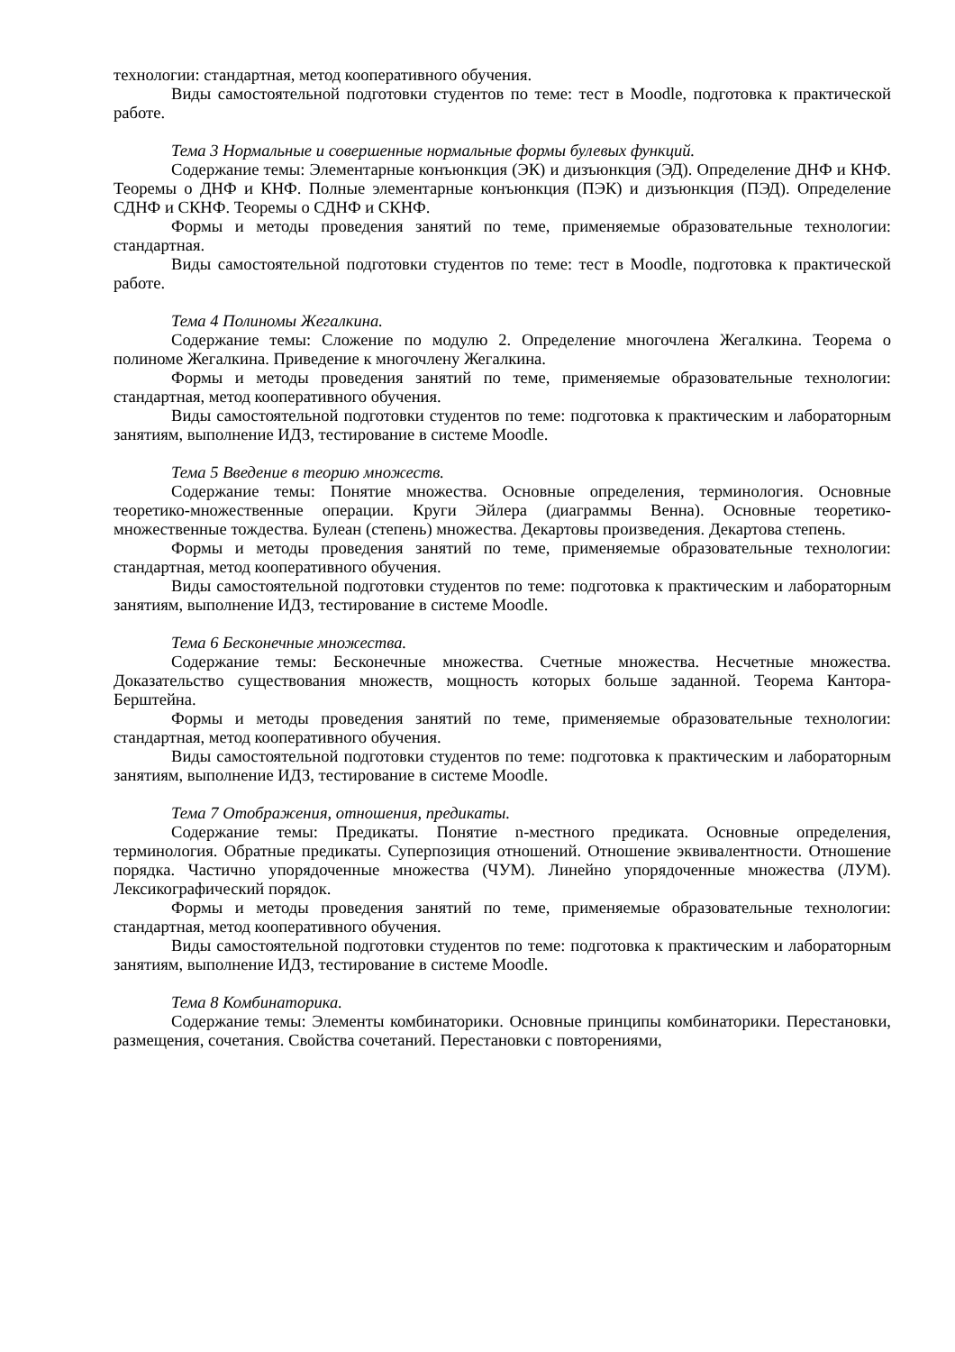технологии: стандартная, метод кооперативного обучения.
Виды самостоятельной подготовки студентов по теме: тест в Moodle, подготовка к практической работе.
Тема 3 Нормальные и совершенные нормальные формы булевых функций.
Содержание темы: Элементарные конъюнкция (ЭК) и дизъюнкция (ЭД). Определение ДНФ и КНФ. Теоремы о ДНФ и КНФ. Полные элементарные конъюнкция (ПЭК) и дизъюнкция (ПЭД). Определение СДНФ и СКНФ. Теоремы о СДНФ и СКНФ.
Формы и методы проведения занятий по теме, применяемые образовательные технологии: стандартная.
Виды самостоятельной подготовки студентов по теме: тест в Moodle, подготовка к практической работе.
Тема 4 Полиномы Жегалкина.
Содержание темы: Сложение по модулю 2. Определение многочлена Жегалкина. Теорема о полиноме Жегалкина. Приведение к многочлену Жегалкина.
Формы и методы проведения занятий по теме, применяемые образовательные технологии: стандартная, метод кооперативного обучения.
Виды самостоятельной подготовки студентов по теме: подготовка к практическим и лабораторным занятиям, выполнение ИДЗ, тестирование в системе Moodle.
Тема 5 Введение в теорию множеств.
Содержание темы: Понятие множества. Основные определения, терминология. Основные теоретико-множественные операции. Круги Эйлера (диаграммы Венна). Основные теоретико-множественные тождества. Булеан (степень) множества. Декартовы произведения. Декартова степень.
Формы и методы проведения занятий по теме, применяемые образовательные технологии: стандартная, метод кооперативного обучения.
Виды самостоятельной подготовки студентов по теме: подготовка к практическим и лабораторным занятиям, выполнение ИДЗ, тестирование в системе Moodle.
Тема 6 Бесконечные множества.
Содержание темы: Бесконечные множества. Счетные множества. Несчетные множества. Доказательство существования множеств, мощность которых больше заданной. Теорема Кантора-Берштейна.
Формы и методы проведения занятий по теме, применяемые образовательные технологии: стандартная, метод кооперативного обучения.
Виды самостоятельной подготовки студентов по теме: подготовка к практическим и лабораторным занятиям, выполнение ИДЗ, тестирование в системе Moodle.
Тема 7 Отображения, отношения, предикаты.
Содержание темы: Предикаты. Понятие n-местного предиката. Основные определения, терминология. Обратные предикаты. Суперпозиция отношений. Отношение эквивалентности. Отношение порядка. Частично упорядоченные множества (ЧУМ). Линейно упорядоченные множества (ЛУМ). Лексикографический порядок.
Формы и методы проведения занятий по теме, применяемые образовательные технологии: стандартная, метод кооперативного обучения.
Виды самостоятельной подготовки студентов по теме: подготовка к практическим и лабораторным занятиям, выполнение ИДЗ, тестирование в системе Moodle.
Тема 8 Комбинаторика.
Содержание темы: Элементы комбинаторики. Основные принципы комбинаторики. Перестановки, размещения, сочетания. Свойства сочетаний. Перестановки с повторениями,